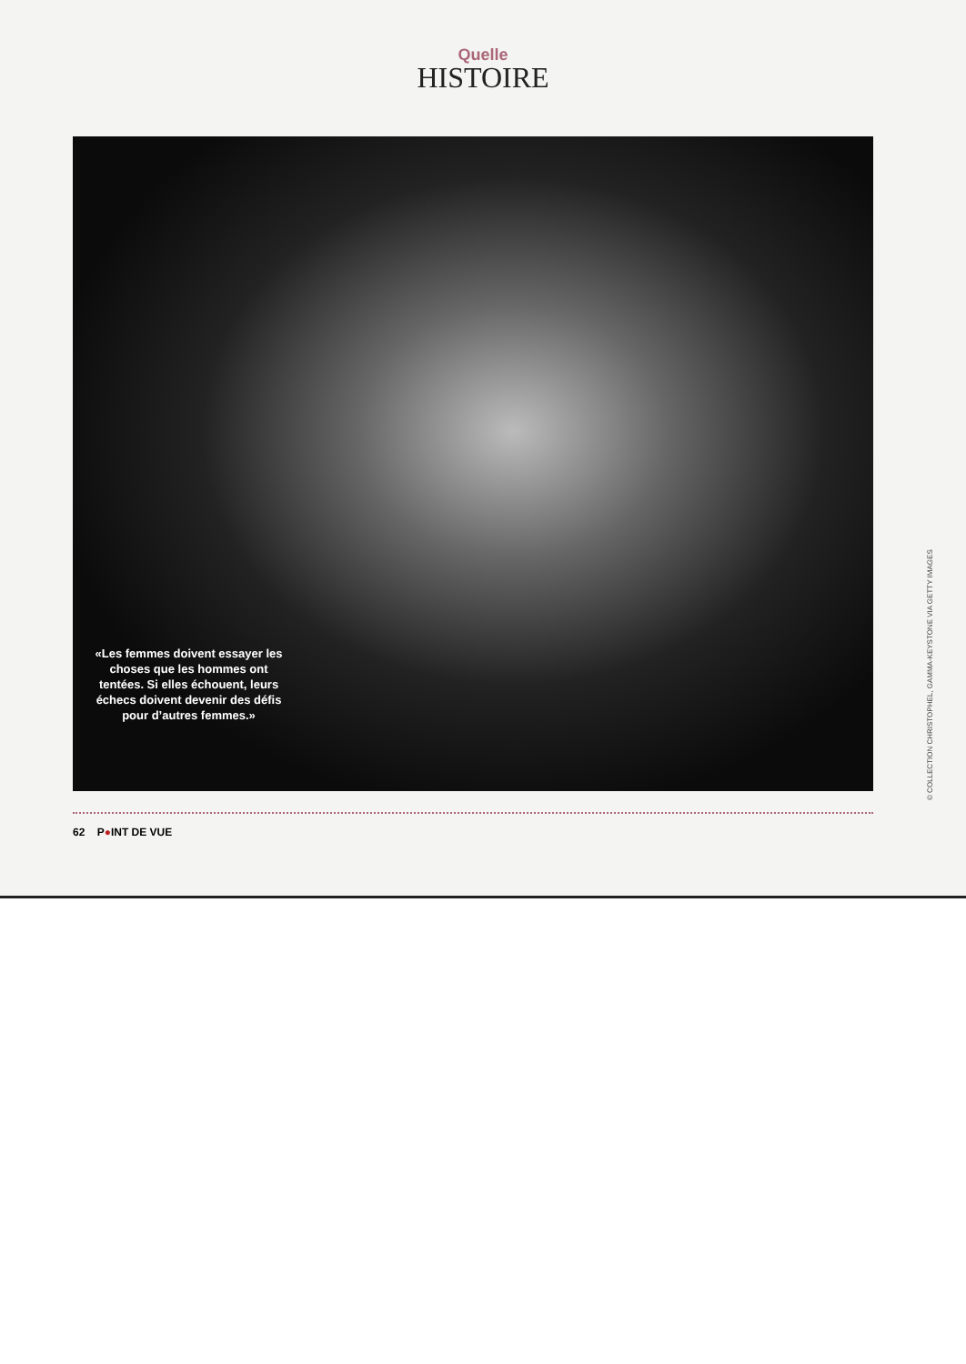Quelle
HISTOIRE
«Les femmes doivent essayer les choses que les hommes ont tentées. Si elles échouent, leurs échecs doivent devenir des défis pour d’autres femmes.»
62 P●INT DE VUE
© COLLECTION CHRISTOPHEL, GAMMA-KEYSTONE VIA GETTY IMAGES